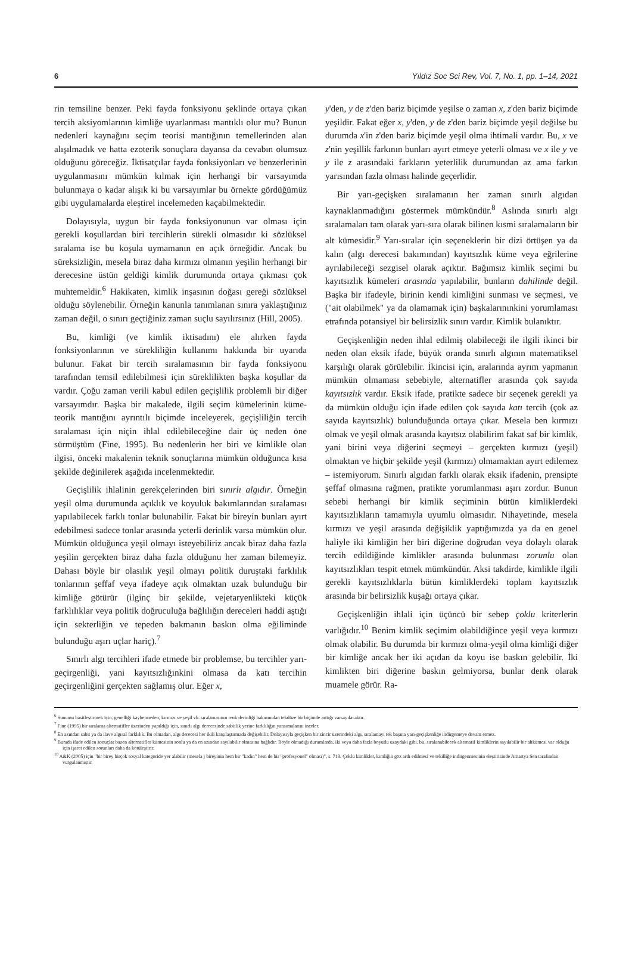6 Yıldız Soc Sci Rev, Vol. 7, No. 1, pp. 1–14, 2021
rin temsiline benzer. Peki fayda fonksiyonu şeklinde ortaya çıkan tercih aksiyomlarının kimliğe uyarlanması mantıklı olur mu? Bunun nedenleri kaynağını seçim teorisi mantığının temellerinden alan alışılmadık ve hatta ezoterik sonuçlara dayansa da cevabın olumsuz olduğunu göreceğiz. İktisatçılar fayda fonksiyonları ve benzerlerinin uygulanmasını mümkün kılmak için herhangi bir varsayımda bulunmaya o kadar alışık ki bu varsayımlar bu örnekte gördüğümüz gibi uygulamalarda eleştirel incelemeden kaçabilmektedir.
Dolayısıyla, uygun bir fayda fonksiyonunun var olması için gerekli koşullardan biri tercihlerin sürekli olmasıdır ki sözlüksel sıralama ise bu koşula uymamanın en açık örneğidir. Ancak bu süreksizliğin, mesela biraz daha kırmızı olmanın yeşilin herhangi bir derecesine üstün geldiği kimlik durumunda ortaya çıkması çok muhtemeldir.<sup>6</sup> Hakikaten, kimlik inşasının doğası gereği sözlüksel olduğu söylenebilir. Örneğin kanunla tanımlanan sınıra yaklaştığınız zaman değil, o sınırı geçtiğiniz zaman suçlu sayılırsınız (Hill, 2005).
Bu, kimliği (ve kimlik iktisadını) ele alırken fayda fonksiyonlarının ve sürekliliğin kullanımı hakkında bir uyarıda bulunur. Fakat bir tercih sıralamasının bir fayda fonksiyonu tarafından temsil edilebilmesi için süreklilikten başka koşullar da vardır. Çoğu zaman verili kabul edilen geçişlilik problemli bir diğer varsayımdır. Başka bir makalede, ilgili seçim kümelerinin küme-teorik mantığını ayrıntılı biçimde inceleyerek, geçişliliğin tercih sıralaması için niçin ihlal edilebileceğine dair üç neden öne sürmüştüm (Fine, 1995). Bu nedenlerin her biri ve kimlikle olan ilgisi, önceki makalenin teknik sonuçlarına mümkün olduğunca kısa şekilde değinilerek aşağıda incelenmektedir.
Geçişlilik ihlalinin gerekçelerinden biri sınırlı algıdır. Örneğin yeşil olma durumunda açıklık ve koyuluk bakımlarından sıralaması yapılabilecek farklı tonlar bulunabilir. Fakat bir bireyin bunları ayırt edebilmesi sadece tonlar arasında yeterli derinlik varsa mümkün olur. Mümkün olduğunca yeşil olmayı isteyebiliriz ancak biraz daha fazla yeşilin gerçekten biraz daha fazla olduğunu her zaman bilemeyiz. Dahası böyle bir olasılık yeşil olmayı politik duruştaki farklılık tonlarının şeffaf veya ifadeye açık olmaktan uzak bulunduğu bir kimliğe götürür (ilginç bir şekilde, vejetaryenlikteki küçük farklılıklar veya politik doğruculuğa bağlılığın dereceleri haddi aştığı için sekterliğin ve tepeden bakmanın baskın olma eğiliminde bulunduğu aşırı uçlar hariç).<sup>7</sup>
Sınırlı algı tercihleri ifade etmede bir problemse, bu tercihler yarı-geçirgenliği, yani kayıtsızlığınkini olmasa da katı tercihin geçirgenliğini gerçekten sağlamış olur. Eğer x,
y'den, y de z'den bariz biçimde yeşilse o zaman x, z'den bariz biçimde yeşildir. Fakat eğer x, y'den, y de z'den bariz biçimde yeşil değilse bu durumda x'in z'den bariz biçimde yeşil olma ihtimali vardır. Bu, x ve z'nin yeşillik farkının bunları ayırt etmeye yeterli olması ve x ile y ve y ile z arasındaki farkların yeterlilik durumundan az ama farkın yarısından fazla olması halinde geçerlidir.
Bir yarı-geçişken sıralamanın her zaman sınırlı algıdan kaynaklanmadığını göstermek mümkündür.<sup>8</sup> Aslında sınırlı algı sıralamaları tam olarak yarı-sıra olarak bilinen kısmi sıralamaların bir alt kümesidir.<sup>9</sup> Yarı-sıralar için seçeneklerin bir dizi örtüşen ya da kalın (algı derecesi bakımından) kayıtsızlık küme veya eğrilerine ayrılabileceği sezgisel olarak açıktır. Bağımsız kimlik seçimi bu kayıtsızlık kümeleri arasında yapılabilir, bunların dahilinde değil. Başka bir ifadeyle, birinin kendi kimliğini sunması ve seçmesi, ve ("ait olabilmek" ya da olamamak için) başkalarınınkini yorumlaması etrafında potansiyel bir belirsizlik sınırı vardır. Kimlik bulanıktır.
Geçişkenliğin neden ihlal edilmiş olabileceği ile ilgili ikinci bir neden olan eksik ifade, büyük oranda sınırlı algının matematiksel karşılığı olarak görülebilir. İkincisi için, aralarında ayrım yapmanın mümkün olmaması sebebiyle, alternatifler arasında çok sayıda kayıtsızlık vardır. Eksik ifade, pratikte sadece bir seçenek gerekli ya da mümkün olduğu için ifade edilen çok sayıda katı tercih (çok az sayıda kayıtsızlık) bulunduğunda ortaya çıkar. Mesela ben kırmızı olmak ve yeşil olmak arasında kayıtsız olabilirim fakat saf bir kimlik, yani birini veya diğerini seçmeyi – gerçekten kırmızı (yeşil) olmaktan ve hiçbir şekilde yeşil (kırmızı) olmamaktan ayırt edilemez – istemiyorum. Sınırlı algıdan farklı olarak eksik ifadenin, prensipte şeffaf olmasına rağmen, pratikte yorumlanması aşırı zordur. Bunun sebebi herhangi bir kimlik seçiminin bütün kimliklerdeki kayıtsızlıkların tamamıyla uyumlu olmasıdır. Nihayetinde, mesela kırmızı ve yeşil arasında değişiklik yaptığımızda ya da en genel haliyle iki kimliğin her biri diğerine doğrudan veya dolaylı olarak tercih edildiğinde kimlikler arasında bulunması zorunlu olan kayıtsızlıkları tespit etmek mümkündür. Aksi takdirde, kimlikle ilgili gerekli kayıtsızlıklarla bütün kimliklerdeki toplam kayıtsızlık arasında bir belirsizlik kuşağı ortaya çıkar.
Geçişkenliğin ihlali için üçüncü bir sebep çoklu kriterlerin varlığıdır.<sup>10</sup> Benim kimlik seçimim olabildiğince yeşil veya kırmızı olmak olabilir. Bu durumda bir kırmızı olma-yeşil olma kimliği diğer bir kimliğe ancak her iki açıdan da koyu ise baskın gelebilir. İki kimlikten biri diğerine baskın gelmiyorsa, bunlar denk olarak muamele görür. Ra-
<sup>6</sup> Sunumu basitleştirmek için, genelliği kaybetmeden, kırmızı ve yeşil vb. sıralamasının renk derinliği bakımından tekdüze bir biçimde arttığı varsayılacaktır.
<sup>7</sup> Fine (1995) bir sıralama alternatifler üzerinden yapıldığı için, sınırlı algı derecesinde sabitlik yerine farklılığın yansımalarını inceler.
<sup>8</sup> En azından sabit ya da ilave algısal farklılık. Bu olmadan, algı derecesi her ikili karşılaştırmada değişebilir. Dolayısıyla geçişken bir zincir üzerindeki algı, sıralamayı tek başına yarı-geçişkenliğe indirgemeye devam etmez.
<sup>9</sup> Burada ifade edilen sonuçlar bazen alternatifler kümesinin sonlu ya da en azından sayılabilir olmasına bağlıdır. Böyle olmadığı durumlarda, iki veya daha fazla boyutlu uzaydaki gibi, bu, sıralanabilecek alternatif kimliklerin sayılabilir bir altkümesi var olduğu için işaret edilen sorunları daha da kötüleştirir.
<sup>10</sup> A&K (2005) için "bir birey birçok sosyal kategoride yer alabilir (mesela j bireyinin hem bir "kadın" hem de bir "profesyonel" olması)", s. 718. Çoklu kimlikler, kimliğin göz ardı edilmesi ve tekilliğe indirgenmesinin eleştirisinde Amartya Sen tarafından vurgulanmıştır.